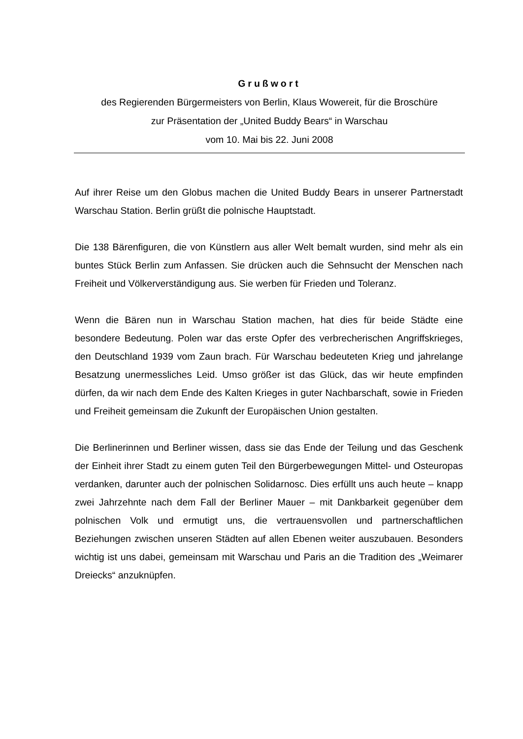Grußwort
des Regierenden Bürgermeisters von Berlin, Klaus Wowereit, für die Broschüre
zur Präsentation der „United Buddy Bears“ in Warschau
vom 10. Mai bis 22. Juni 2008
Auf ihrer Reise um den Globus machen die United Buddy Bears in unserer Partnerstadt Warschau Station. Berlin grüßt die polnische Hauptstadt.
Die 138 Bärenfiguren, die von Künstlern aus aller Welt bemalt wurden, sind mehr als ein buntes Stück Berlin zum Anfassen. Sie drücken auch die Sehnsucht der Menschen nach Freiheit und Völkerverständigung aus. Sie werben für Frieden und Toleranz.
Wenn die Bären nun in Warschau Station machen, hat dies für beide Städte eine besondere Bedeutung. Polen war das erste Opfer des verbrecherischen Angriffskrieges, den Deutschland 1939 vom Zaun brach. Für Warschau bedeuteten Krieg und jahrelange Besatzung unermessliches Leid. Umso größer ist das Glück, das wir heute empfinden dürfen, da wir nach dem Ende des Kalten Krieges in guter Nachbarschaft, sowie in Frieden und Freiheit gemeinsam die Zukunft der Europäischen Union gestalten.
Die Berlinerinnen und Berliner wissen, dass sie das Ende der Teilung und das Geschenk der Einheit ihrer Stadt zu einem guten Teil den Bürgerbewegungen Mittel- und Osteuropas verdanken, darunter auch der polnischen Solidarnosc. Dies erfüllt uns auch heute – knapp zwei Jahrzehnte nach dem Fall der Berliner Mauer – mit Dankbarkeit gegenüber dem polnischen Volk und ermutigt uns, die vertrauensvollen und partnerschaftlichen Beziehungen zwischen unseren Städten auf allen Ebenen weiter auszubauen. Besonders wichtig ist uns dabei, gemeinsam mit Warschau und Paris an die Tradition des „Weimarer Dreiecks“ anzuknüpfen.